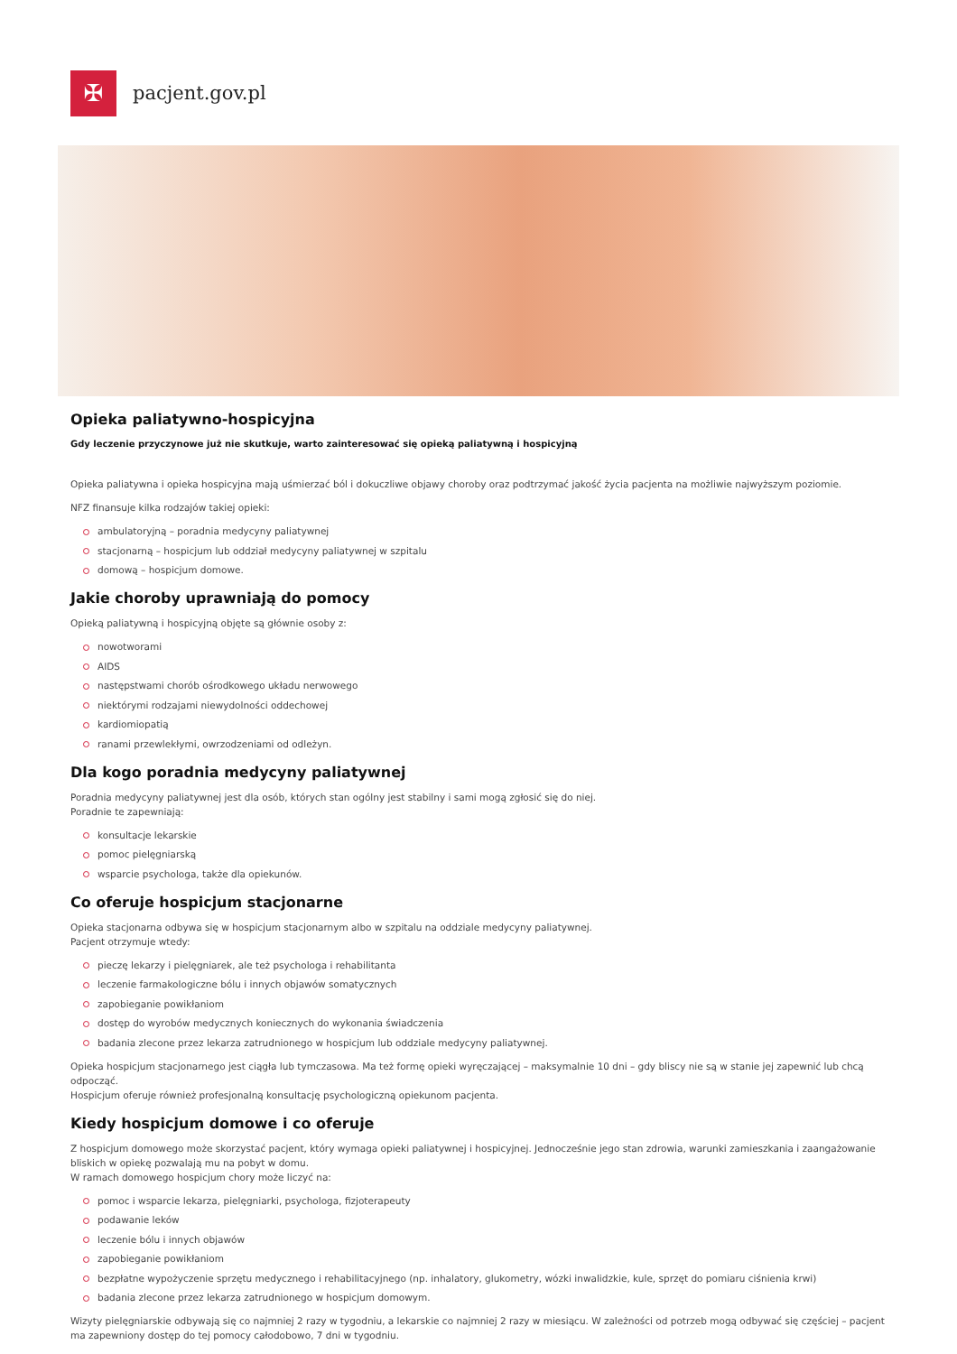✠
pacjent.gov.pl
Opieka paliatywno-hospicyjna
Gdy leczenie przyczynowe już nie skutkuje, warto zainteresować się opieką paliatywną i hospicyjną
Opieka paliatywna i opieka hospicyjna mają uśmierzać ból i dokuczliwe objawy choroby oraz podtrzymać jakość życia pacjenta na możliwie najwyższym poziomie.
NFZ finansuje kilka rodzajów takiej opieki:
ambulatoryjną – poradnia medycyny paliatywnej
stacjonarną – hospicjum lub oddział medycyny paliatywnej w szpitalu
domową – hospicjum domowe.
Jakie choroby uprawniają do pomocy
Opieką paliatywną i hospicyjną objęte są głównie osoby z:
nowotworami
AIDS
następstwami chorób ośrodkowego układu nerwowego
niektórymi rodzajami niewydolności oddechowej
kardiomiopatią
ranami przewlekłymi, owrzodzeniami od odleżyn.
Dla kogo poradnia medycyny paliatywnej
Poradnia medycyny paliatywnej jest dla osób, których stan ogólny jest stabilny i sami mogą zgłosić się do niej.
Poradnie te zapewniają:
konsultacje lekarskie
pomoc pielęgniarską
wsparcie psychologa, także dla opiekunów.
Co oferuje hospicjum stacjonarne
Opieka stacjonarna odbywa się w hospicjum stacjonarnym albo w szpitalu na oddziale medycyny paliatywnej.
Pacjent otrzymuje wtedy:
pieczę lekarzy i pielęgniarek, ale też psychologa i rehabilitanta
leczenie farmakologiczne bólu i innych objawów somatycznych
zapobieganie powikłaniom
dostęp do wyrobów medycznych koniecznych do wykonania świadczenia
badania zlecone przez lekarza zatrudnionego w hospicjum lub oddziale medycyny paliatywnej.
Opieka hospicjum stacjonarnego jest ciągła lub tymczasowa. Ma też formę opieki wyręczającej – maksymalnie 10 dni – gdy bliscy nie są w stanie jej zapewnić lub chcą odpocząć.
Hospicjum oferuje również profesjonalną konsultację psychologiczną opiekunom pacjenta.
Kiedy hospicjum domowe i co oferuje
Z hospicjum domowego może skorzystać pacjent, który wymaga opieki paliatywnej i hospicyjnej. Jednocześnie jego stan zdrowia, warunki zamieszkania i zaangażowanie bliskich w opiekę pozwalają mu na pobyt w domu.
W ramach domowego hospicjum chory może liczyć na:
pomoc i wsparcie lekarza, pielęgniarki, psychologa, fizjoterapeuty
podawanie leków
leczenie bólu i innych objawów
zapobieganie powikłaniom
bezpłatne wypożyczenie sprzętu medycznego i rehabilitacyjnego (np. inhalatory, glukometry, wózki inwalidzkie, kule, sprzęt do pomiaru ciśnienia krwi)
badania zlecone przez lekarza zatrudnionego w hospicjum domowym.
Wizyty pielęgniarskie odbywają się co najmniej 2 razy w tygodniu, a lekarskie co najmniej 2 razy w miesiącu. W zależności od potrzeb mogą odbywać się częściej – pacjent ma zapewniony dostęp do tej pomocy całodobowo, 7 dni w tygodniu.